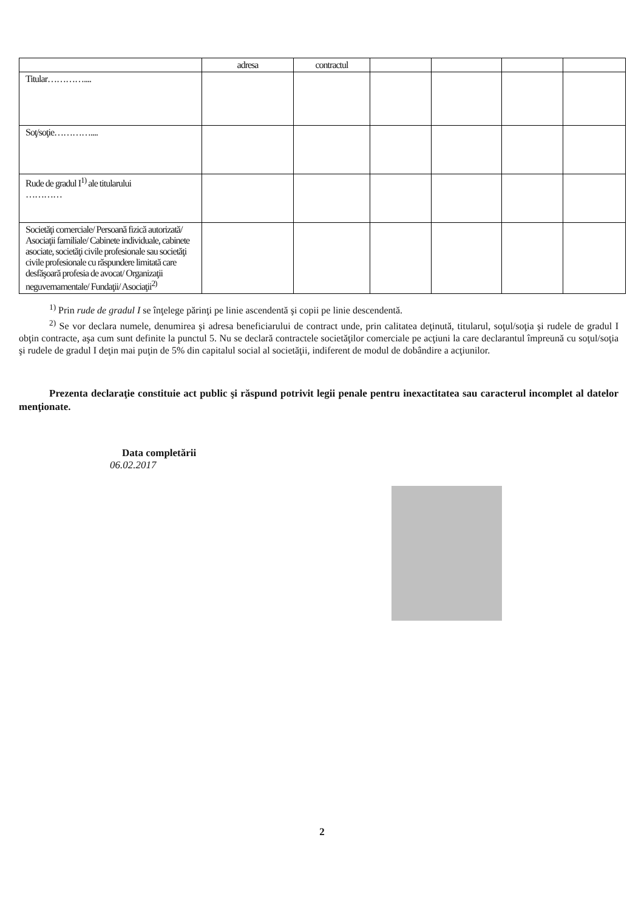| | adresa | contractul | | | | |
| Titular………….... | | | | | | |
| Soţ/soţie………….... | | | | | | |
| Rude de gradul I<sup>1)</sup> ale titularului ………… | | | | | | |
| Societăţi comerciale/ Persoană fizică autorizată/ Asociaţii familiale/ Cabinete individuale, cabinete asociate, societăţi civile profesionale sau societăţi civile profesionale cu răspundere limitată care desfăşoară profesia de avocat/ Organizaţii neguvernamentale/ Fundaţii/ Asociaţii<sup>2)</sup> | | | | | | |
<sup>1)</sup> Prin rude de gradul I se înţelege părinţi pe linie ascendentă şi copii pe linie descendentă.
<sup>2)</sup> Se vor declara numele, denumirea şi adresa beneficiarului de contract unde, prin calitatea deţinută, titularul, soţul/soţia şi rudele de gradul I obţin contracte, aşa cum sunt definite la punctul 5. Nu se declară contractele societăţilor comerciale pe acţiuni la care declarantul împreună cu soţul/soţia şi rudele de gradul I deţin mai puţin de 5% din capitalul social al societăţii, indiferent de modul de dobândire a acţiunilor.
Prezenta declaraţie constituie act public şi răspund potrivit legii penale pentru inexactitatea sau caracterul incomplet al datelor menţionate.
Data completării
06.02.2017
2